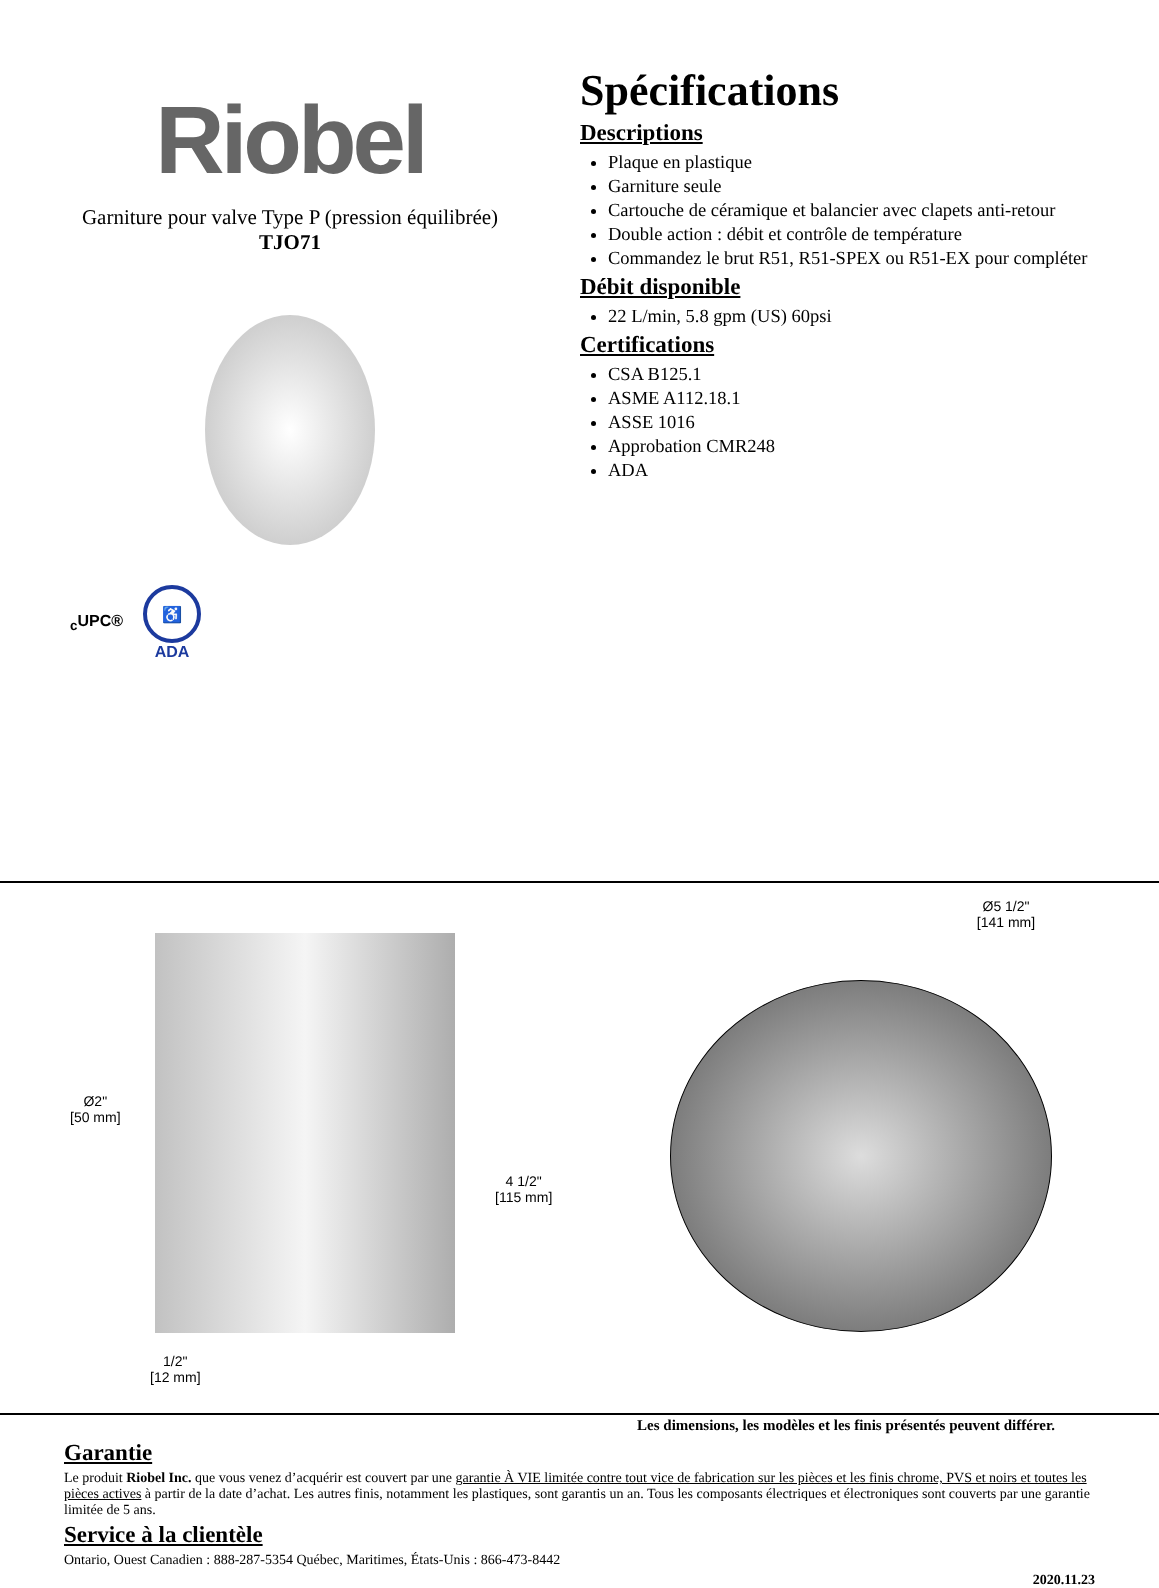Riobel
Garniture pour valve Type P (pression équilibrée)
TJO71
<sub>c</sub>UPC®
♿
ADA
Spécifications
Descriptions
Plaque en plastique
Garniture seule
Cartouche de céramique et balancier avec clapets anti-retour
Double action : débit et contrôle de température
Commandez le brut R51, R51-SPEX ou R51-EX pour compléter
Débit disponible
22 L/min, 5.8 gpm (US) 60psi
Certifications
CSA B125.1
ASME A112.18.1
ASSE 1016
Approbation CMR248
ADA
Ø2"
[50 mm]
4 1/2"
[115 mm]
1/2"
[12 mm]
Ø5 1/2"
[141 mm]
Les dimensions, les modèles et les finis présentés peuvent différer.
Garantie
Le produit Riobel Inc. que vous venez d’acquérir est couvert par une garantie À VIE limitée contre tout vice de fabrication sur les pièces et les finis chrome, PVS et noirs et toutes les pièces actives à partir de la date d’achat. Les autres finis, notamment les plastiques, sont garantis un an. Tous les composants électriques et électroniques sont couverts par une garantie limitée de 5 ans.
Service à la clientèle
Ontario, Ouest Canadien : 888-287-5354 Québec, Maritimes, États-Unis : 866-473-8442
2020.11.23